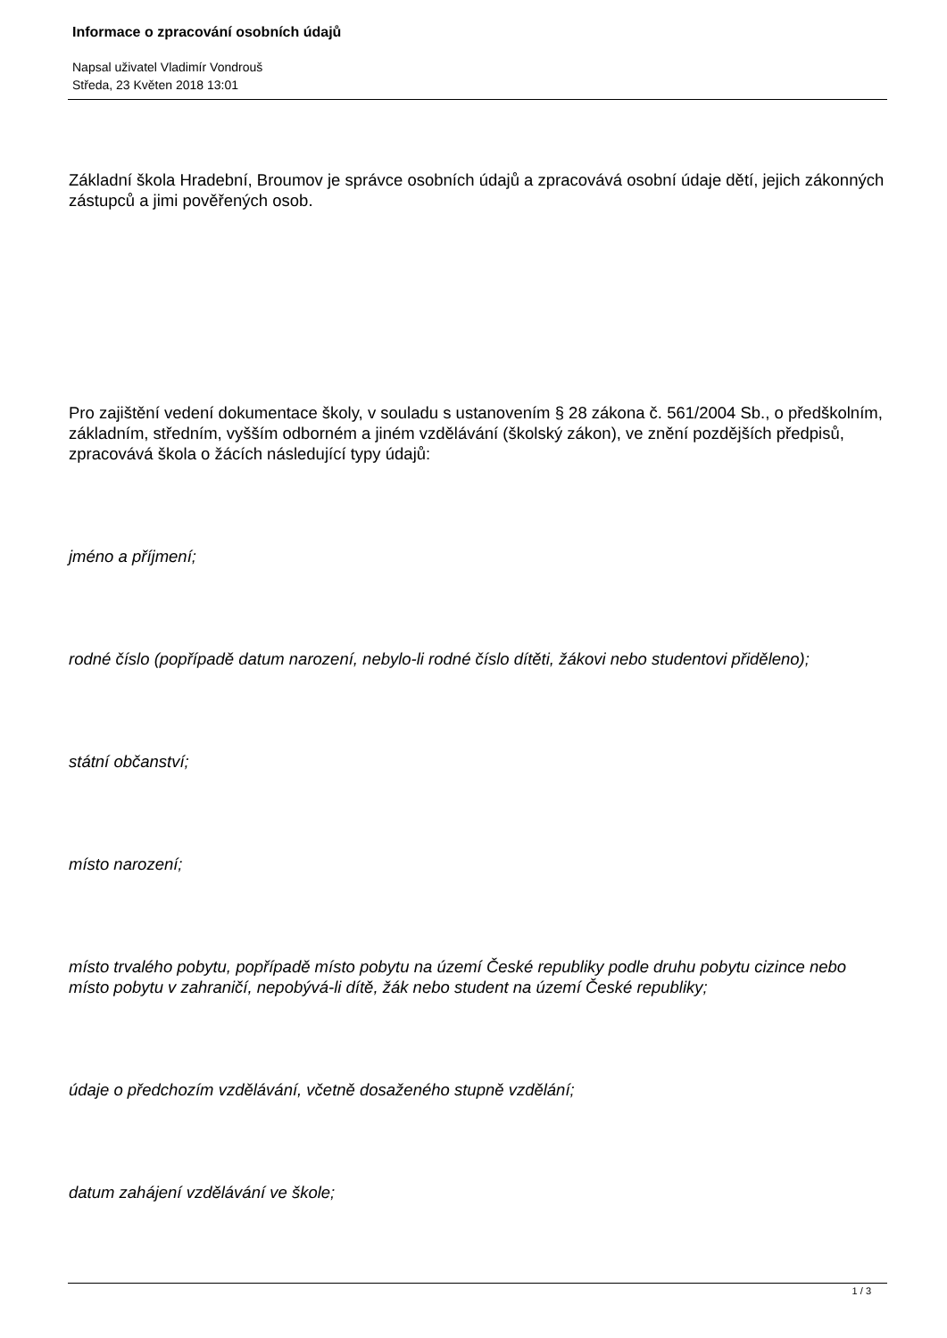Informace o zpracování osobních údajů
Napsal uživatel Vladimír Vondrouš
Středa, 23 Květen 2018 13:01
Základní škola Hradební, Broumov je správce osobních údajů a zpracovává osobní údaje dětí, jejich zákonných zástupců a jimi pověřených osob.
Pro zajištění vedení dokumentace školy, v souladu s ustanovením § 28 zákona č. 561/2004 Sb., o předškolním, základním, středním, vyšším odborném a jiném vzdělávání (školský zákon), ve znění pozdějších předpisů, zpracovává škola o žácích následující typy údajů:
jméno a příjmení;
rodné číslo (popřípadě datum narození, nebylo-li rodné číslo dítěti, žákovi nebo studentovi přiděleno);
státní občanství;
místo narození;
místo trvalého pobytu, popřípadě místo pobytu na území České republiky podle druhu pobytu cizince nebo místo pobytu v zahraničí, nepobývá-li dítě, žák nebo student na území České republiky;
údaje o předchozím vzdělávání, včetně dosaženého stupně vzdělání;
datum zahájení vzdělávání ve škole;
1 / 3